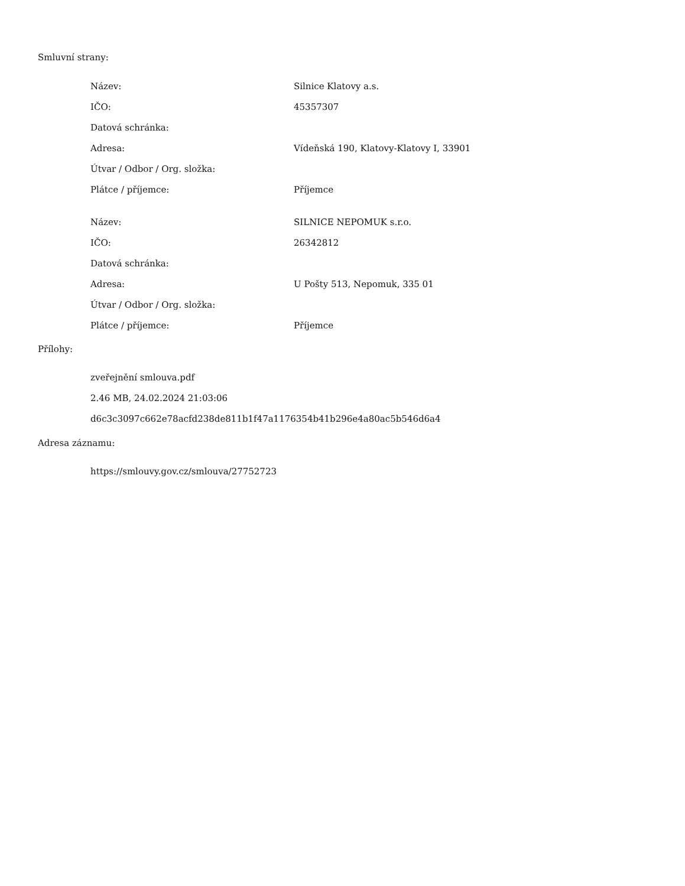Smluvní strany:
| Název: | Silnice Klatovy a.s. |
| IČO: | 45357307 |
| Datová schránka: | |
| Adresa: | Vídeňská 190, Klatovy-Klatovy I, 33901 |
| Útvar / Odbor / Org. složka: | |
| Plátce / příjemce: | Příjemce |
| Název: | SILNICE NEPOMUK s.r.o. |
| IČO: | 26342812 |
| Datová schránka: | |
| Adresa: | U Pošty 513, Nepomuk, 335 01 |
| Útvar / Odbor / Org. složka: | |
| Plátce / příjemce: | Příjemce |
Přílohy:
zveřejnění smlouva.pdf
2.46 MB, 24.02.2024 21:03:06
d6c3c3097c662e78acfd238de811b1f47a1176354b41b296e4a80ac5b546d6a4
Adresa záznamu:
https://smlouvy.gov.cz/smlouva/27752723